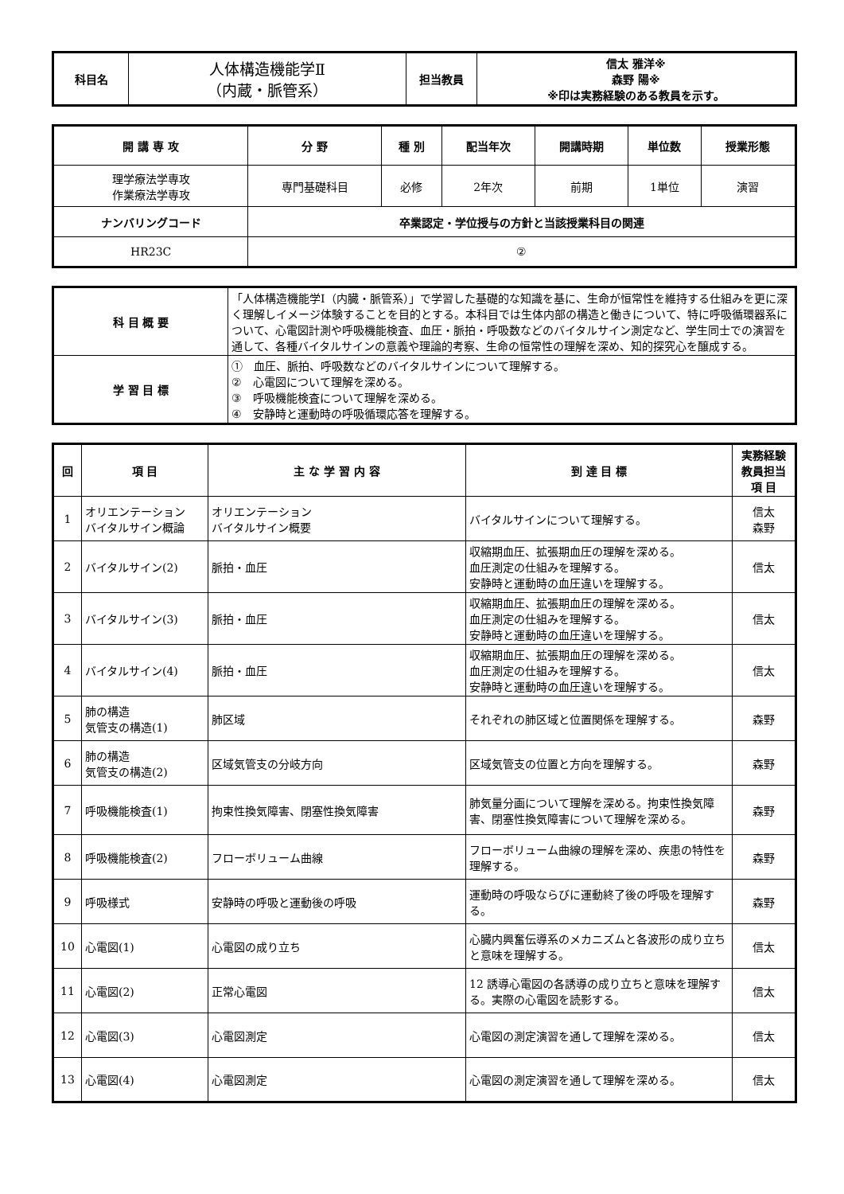| 科目名 | 人体構造機能学Ⅱ （内蔵・脈管系） | 担当教員 | 信太 雅洋※ 森野 陽※ ※印は実務経験のある教員を示す。 |
| 開 講 専 攻 | 分 野 | 種 別 | 配当年次 | 開講時期 | 単位数 | 授業形態 |
| --- | --- | --- | --- | --- | --- | --- |
| 理学療法学専攻 作業療法学専攻 | 専門基礎科目 | 必修 | 2年次 | 前期 | 1単位 | 演習 |
| ナンバリングコード | 卒業認定・学位授与の方針と当該授業科目の関連 | | | | | |
| HR23C | ② | | | | | |
| 科 目 概 要 | 「人体構造機能学Ⅰ（内臓・脈管系）」で学習した基礎的な知識を基に、生命が恒常性を維持する仕組みを更に深く理解しイメージ体験することを目的とする。本科目では生体内部の構造と働きについて、特に呼吸循環器系について、心電図計測や呼吸機能検査、血圧・脈拍・呼吸数などのバイタルサイン測定など、学生同士での演習を通して、各種バイタルサインの意義や理論的考察、生命の恒常性の理解を深め、知的探究心を醸成する。 |
| 学 習 目 標 | ① 血圧、脈拍、呼吸数などのバイタルサインについて理解する。 ② 心電図について理解を深める。 ③ 呼吸機能検査について理解を深める。 ④ 安静時と運動時の呼吸循環応答を理解する。 |
| 回 | 項 目 | 主 な 学 習 内 容 | 到 達 目 標 | 実務経験 教員担当 項 目 |
| --- | --- | --- | --- | --- |
| 1 | オリエンテーション バイタルサイン概論 | オリエンテーション バイタルサイン概要 | バイタルサインについて理解する。 | 信太 森野 |
| 2 | バイタルサイン(2) | 脈拍・血圧 | 収縮期血圧、拡張期血圧の理解を深める。 血圧測定の仕組みを理解する。 安静時と運動時の血圧違いを理解する。 | 信太 |
| 3 | バイタルサイン(3) | 脈拍・血圧 | 収縮期血圧、拡張期血圧の理解を深める。 血圧測定の仕組みを理解する。 安静時と運動時の血圧違いを理解する。 | 信太 |
| 4 | バイタルサイン(4) | 脈拍・血圧 | 収縮期血圧、拡張期血圧の理解を深める。 血圧測定の仕組みを理解する。 安静時と運動時の血圧違いを理解する。 | 信太 |
| 5 | 肺の構造 気管支の構造(1) | 肺区域 | それぞれの肺区域と位置関係を理解する。 | 森野 |
| 6 | 肺の構造 気管支の構造(2) | 区域気管支の分岐方向 | 区域気管支の位置と方向を理解する。 | 森野 |
| 7 | 呼吸機能検査(1) | 拘束性換気障害、閉塞性換気障害 | 肺気量分画について理解を深める。拘束性換気障害、閉塞性換気障害について理解を深める。 | 森野 |
| 8 | 呼吸機能検査(2) | フローボリューム曲線 | フローボリューム曲線の理解を深め、疾患の特性を理解する。 | 森野 |
| 9 | 呼吸様式 | 安静時の呼吸と運動後の呼吸 | 運動時の呼吸ならびに運動終了後の呼吸を理解する。 | 森野 |
| 10 | 心電図(1) | 心電図の成り立ち | 心臓内興奮伝導系のメカニズムと各波形の成り立ちと意味を理解する。 | 信太 |
| 11 | 心電図(2) | 正常心電図 | 12 誘導心電図の各誘導の成り立ちと意味を理解する。実際の心電図を読影する。 | 信太 |
| 12 | 心電図(3) | 心電図測定 | 心電図の測定演習を通して理解を深める。 | 信太 |
| 13 | 心電図(4) | 心電図測定 | 心電図の測定演習を通して理解を深める。 | 信太 |